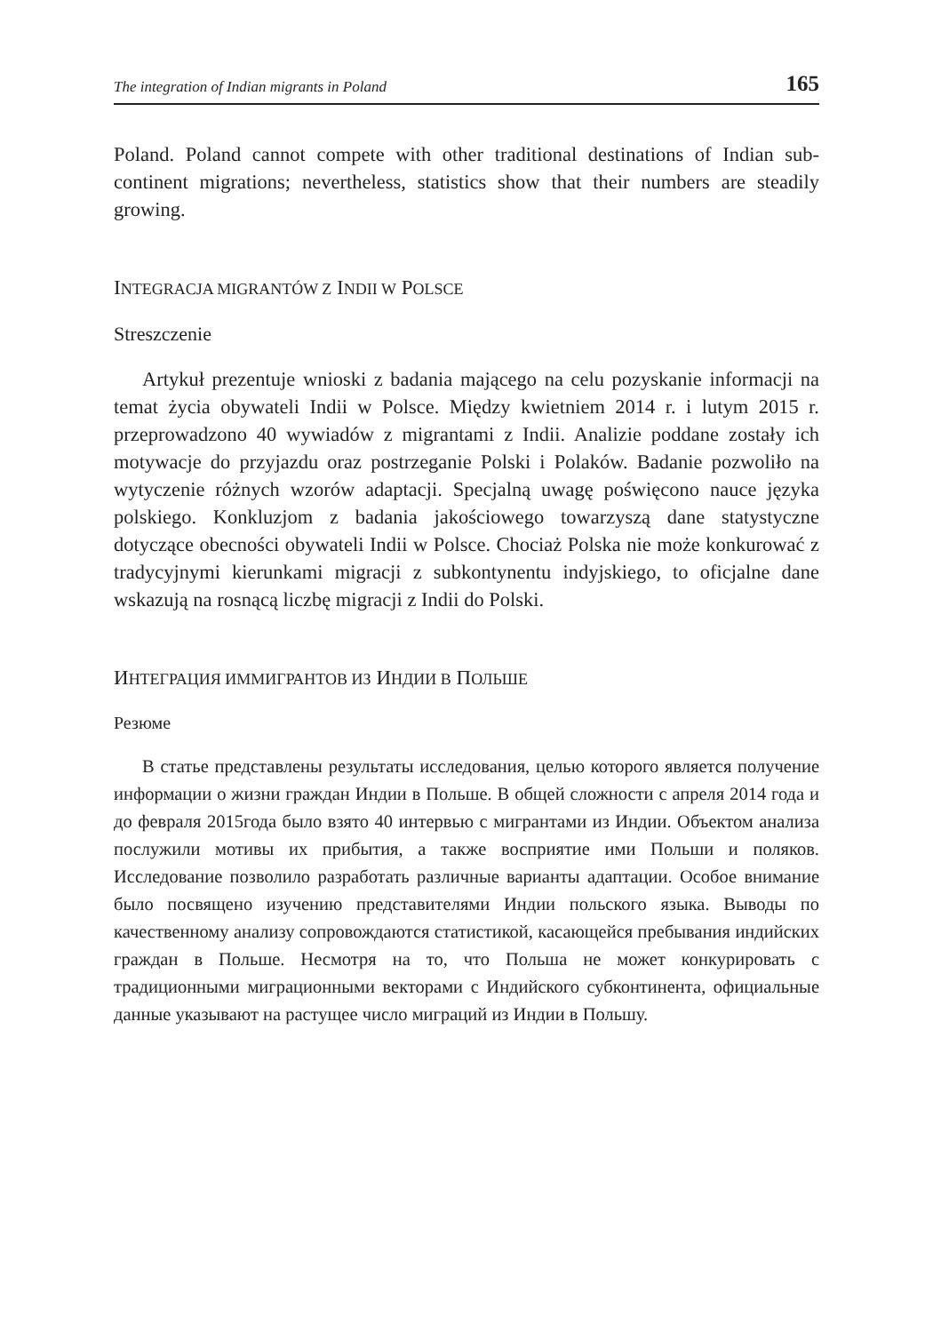The integration of Indian migrants in Poland 165
Poland. Poland cannot compete with other traditional destinations of Indian sub-continent migrations; nevertheless, statistics show that their numbers are steadily growing.
INTEGRACJA MIGRANTÓW Z INDII W POLSCE
Streszczenie
Artykuł prezentuje wnioski z badania mającego na celu pozyskanie informacji na temat życia obywateli Indii w Polsce. Między kwietniem 2014 r. i lutym 2015 r. przeprowadzono 40 wywiadów z migrantami z Indii. Analizie poddane zostały ich motywacje do przyjazdu oraz postrzeganie Polski i Polaków. Badanie pozwoliło na wytyczenie różnych wzorów adaptacji. Specjalną uwagę poświęcono nauce języka polskiego. Konkluzjom z badania jakościowego towarzyszą dane statystyczne dotyczące obecności obywateli Indii w Polsce. Chociaż Polska nie może konkurować z tradycyjnymi kierunkami migracji z subkontynentu indyjskiego, to oficjalne dane wskazują na rosnącą liczbę migracji z Indii do Polski.
ИНТЕГРАЦИЯ ИММИГРАНТОВ ИЗ ИНДИИ В ПОЛЬШЕ
Резюме
В статье представлены результаты исследования, целью которого является получение информации о жизни граждан Индии в Польше. В общей сложности с апреля 2014 года и до февраля 2015года было взято 40 интервью с мигрантами из Индии. Объектом анализа послужили мотивы их прибытия, а также восприятие ими Польши и поляков. Исследование позволило разработать различные варианты адаптации. Особое внимание было посвящено изучению представителями Индии польского языка. Выводы по качественному анализу сопровождаются статистикой, касающейся пребывания индийских граждан в Польше. Несмотря на то, что Польша не может конкурировать с традиционными миграционными векторами с Индийского субконтинента, официальные данные указывают на растущее число миграций из Индии в Польшу.